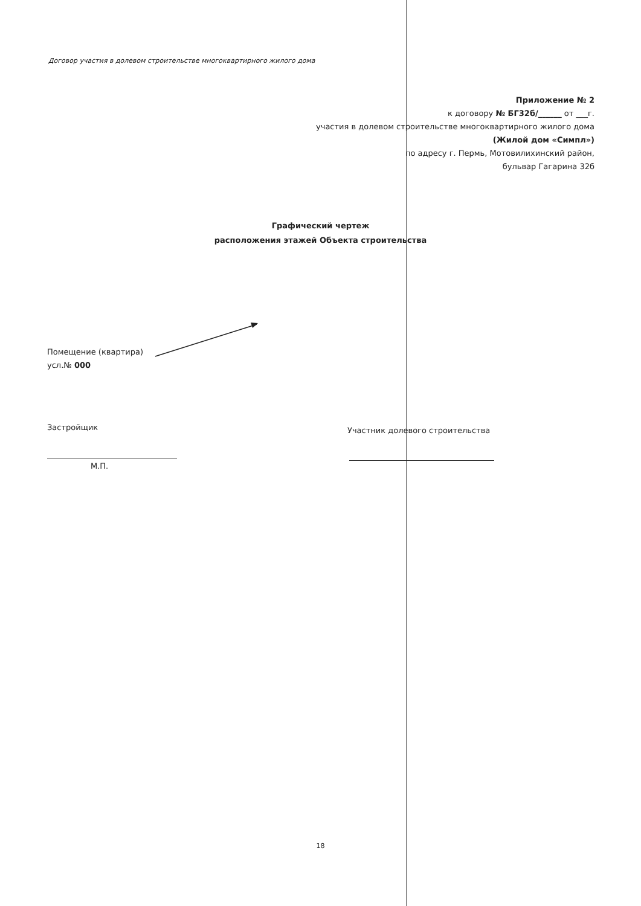Договор участия в долевом строительстве многоквартирного жилого дома
Приложение № 2
к договору № БГ32б/______ от ___г.
участия в долевом строительстве многоквартирного жилого дома
(Жилой дом «Симпл»)
по адресу г. Пермь, Мотовилихинский район,
бульвар Гагарина 32б
Графический чертеж
расположения этажей Объекта строительства
Помещение (квартира)
усл.№ 000
Застройщик
Участник долевого строительства
М.П.
18